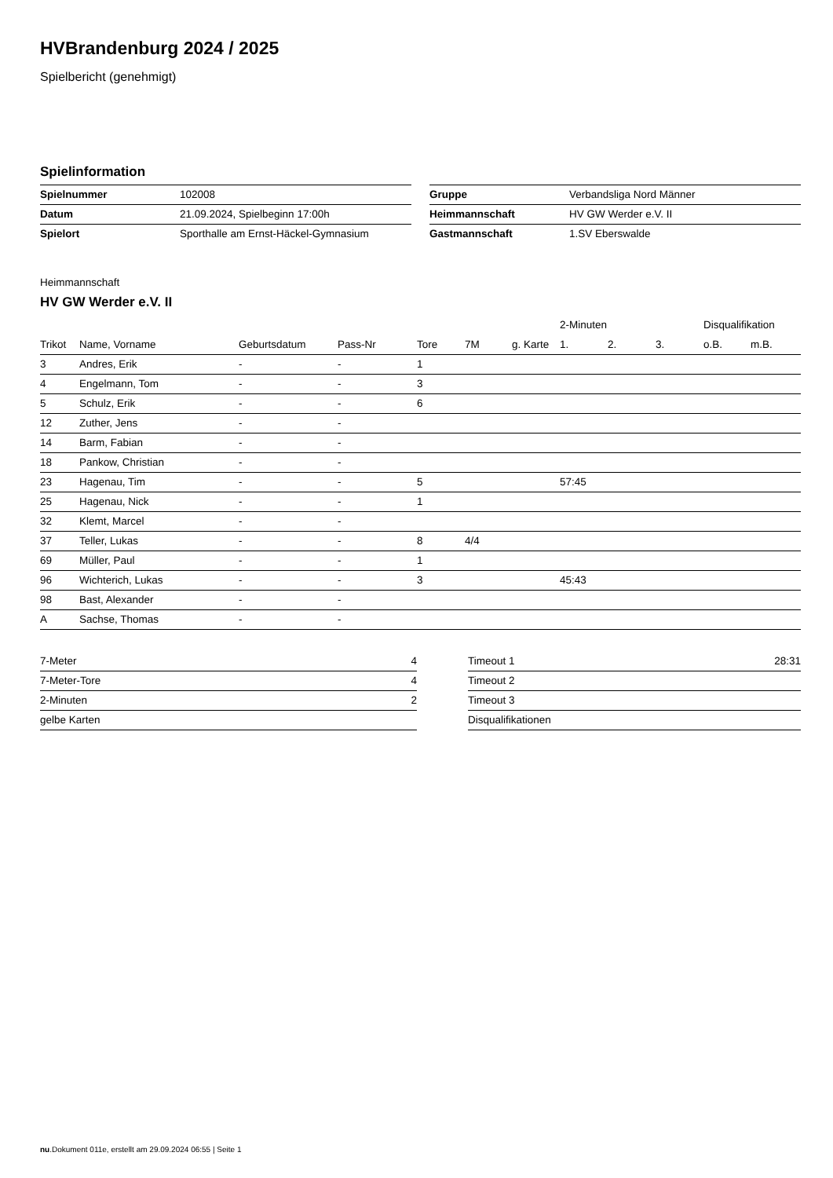HVBrandenburg 2024 / 2025
Spielbericht (genehmigt)
Spielinformation
| Spielnummer | 102008 |
| Datum | 21.09.2024, Spielbeginn 17:00h |
| Spielort | Sporthalle am Ernst-Häckel-Gymnasium |
| Gruppe | Verbandsliga Nord Männer |
| Heimmannschaft | HV GW Werder e.V. II |
| Gastmannschaft | 1.SV Eberswalde |
Heimmannschaft
HV GW Werder e.V. II
| | | | | | | | 2-Minuten | | | Disqualifikation | |
| --- | --- | --- | --- | --- | --- | --- | --- | --- | --- | --- | --- |
| Trikot | Name, Vorname | Geburtsdatum | Pass-Nr | Tore | 7M | g. Karte | 1. | 2. | 3. | o.B. | m.B. |
| 3 | Andres, Erik | - | - | 1 | | | | | | | |
| 4 | Engelmann, Tom | - | - | 3 | | | | | | | |
| 5 | Schulz, Erik | - | - | 6 | | | | | | | |
| 12 | Zuther, Jens | - | - | | | | | | | | |
| 14 | Barm, Fabian | - | - | | | | | | | | |
| 18 | Pankow, Christian | - | - | | | | | | | | |
| 23 | Hagenau, Tim | - | - | 5 | | | 57:45 | | | | |
| 25 | Hagenau, Nick | - | - | 1 | | | | | | | |
| 32 | Klemt, Marcel | - | - | | | | | | | | |
| 37 | Teller, Lukas | - | - | 8 | 4/4 | | | | | | |
| 69 | Müller, Paul | - | - | 1 | | | | | | | |
| 96 | Wichterich, Lukas | - | - | 3 | | | 45:43 | | | | |
| 98 | Bast, Alexander | - | - | | | | | | | | |
| A | Sachse, Thomas | - | - | | | | | | | | |
| 7-Meter | 4 |
| 7-Meter-Tore | 4 |
| 2-Minuten | 2 |
| gelbe Karten | |
| Timeout 1 | 28:31 |
| Timeout 2 | |
| Timeout 3 | |
| Disqualifikationen | |
nu.Dokument 011e, erstellt am 29.09.2024 06:55 | Seite 1